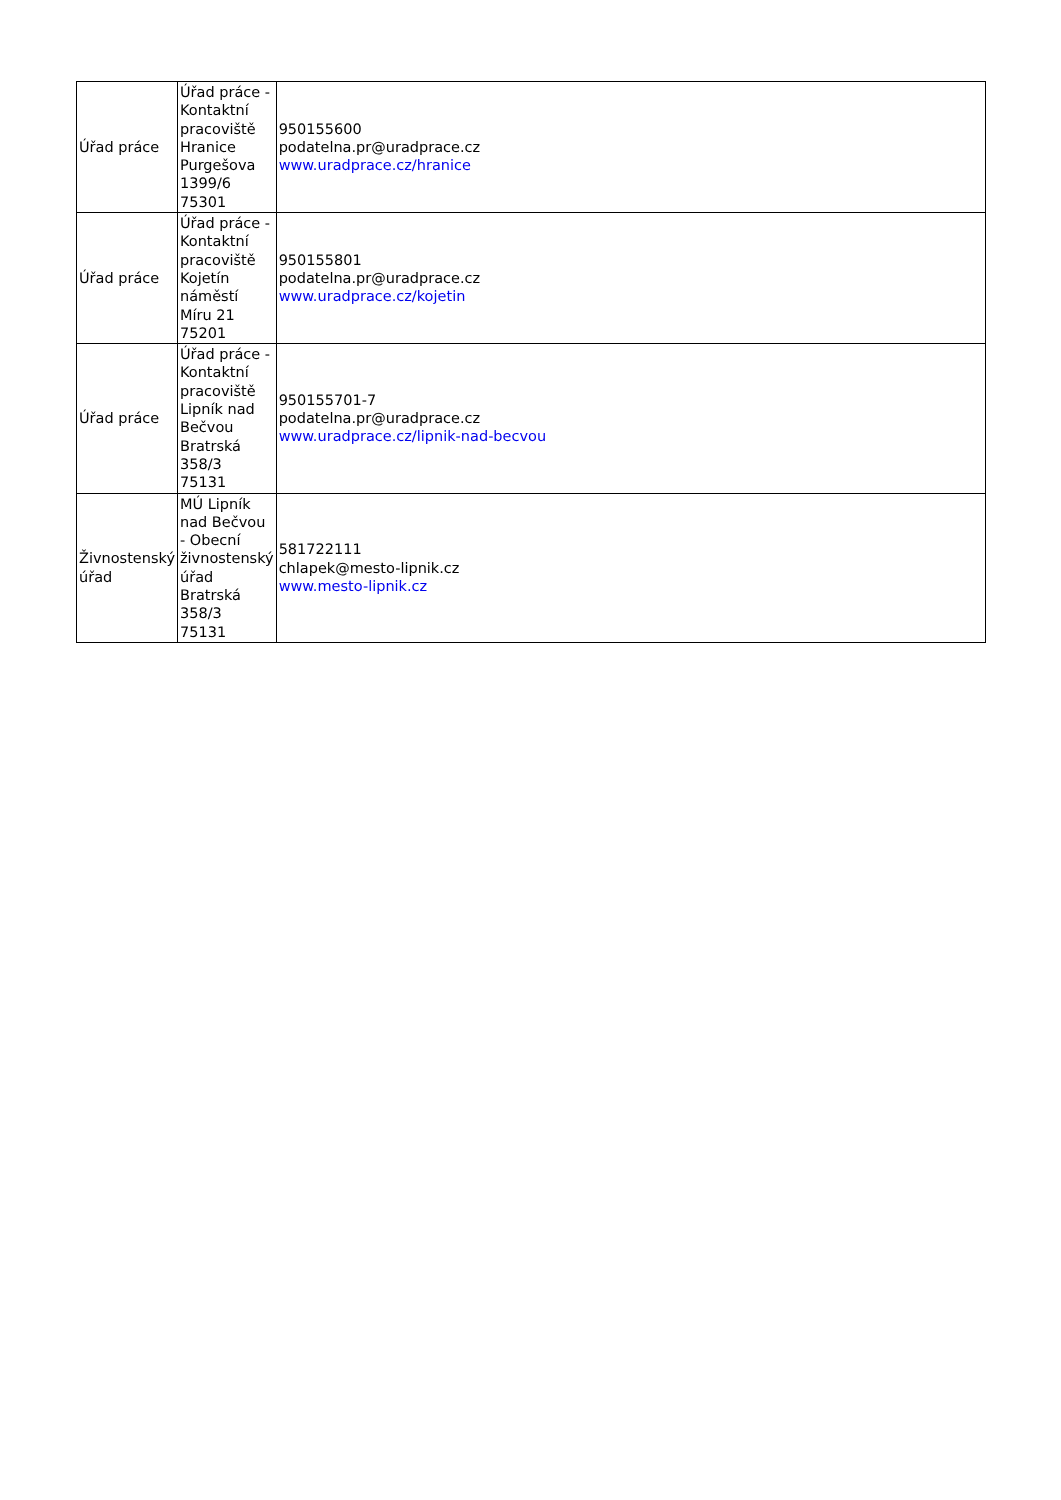| Úřad práce | Úřad práce - Kontaktní pracoviště Hranice Purgešova 1399/6 75301 | 950155600 podatelna.pr@uradprace.cz www.uradprace.cz/hranice |
| Úřad práce | Úřad práce - Kontaktní pracoviště Kojetín náměstí Míru 21 75201 | 950155801 podatelna.pr@uradprace.cz www.uradprace.cz/kojetin |
| Úřad práce | Úřad práce - Kontaktní pracoviště Lipník nad Bečvou Bratrská 358/3 75131 | 950155701-7 podatelna.pr@uradprace.cz www.uradprace.cz/lipnik-nad-becvou |
| Živnostenský úřad | MÚ Lipník nad Bečvou - Obecní živnostenský úřad Bratrská 358/3 75131 | 581722111 chlapek@mesto-lipnik.cz www.mesto-lipnik.cz |